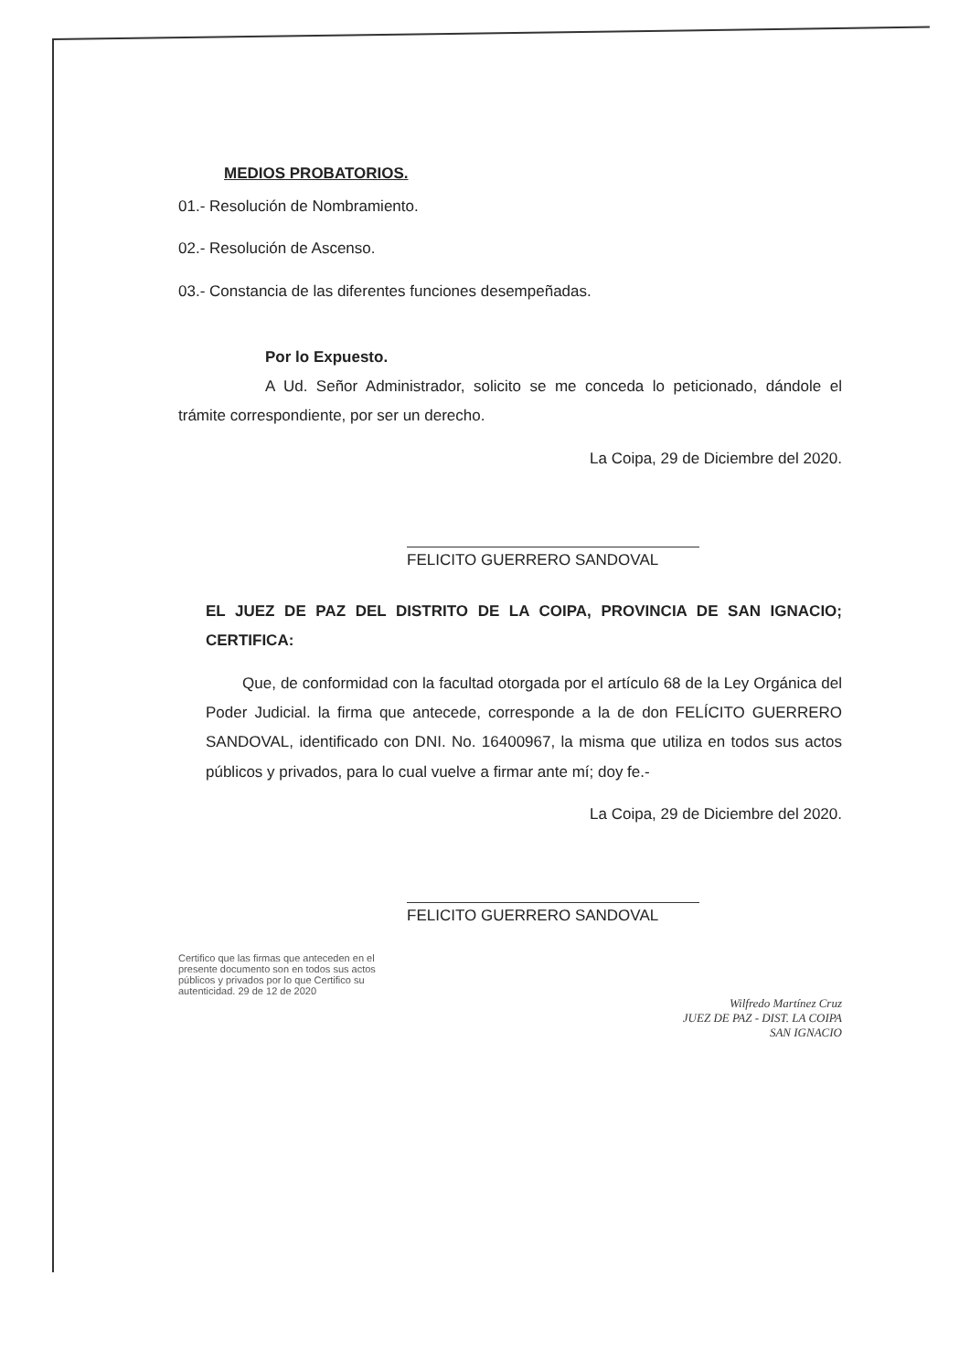MEDIOS PROBATORIOS.
01.- Resolución de Nombramiento.
02.- Resolución de Ascenso.
03.- Constancia de las diferentes funciones desempeñadas.
Por lo Expuesto.
A Ud. Señor Administrador, solicito se me conceda lo peticionado, dándole el trámite correspondiente, por ser un derecho.
La Coipa, 29 de Diciembre del 2020.
FELICITO GUERRERO SANDOVAL
EL JUEZ DE PAZ DEL DISTRITO DE LA COIPA, PROVINCIA DE SAN IGNACIO; CERTIFICA:
Que, de conformidad con la facultad otorgada por el artículo 68 de la Ley Orgánica del Poder Judicial. la firma que antecede, corresponde a la de don FELÍCITO GUERRERO SANDOVAL, identificado con DNI. No. 16400967, la misma que utiliza en todos sus actos públicos y privados, para lo cual vuelve a firmar ante mí; doy fe.-
La Coipa, 29 de Diciembre del 2020.
FELICITO GUERRERO SANDOVAL
Certifico que las firmas que anteceden en el presente documento son en todos sus actos públicos y privados por lo que Certifico su autenticidad. 29 de 12 de 2020
Wilfredo Martínez Cruz
JUEZ DE PAZ - DIST. LA COIPA
SAN IGNACIO